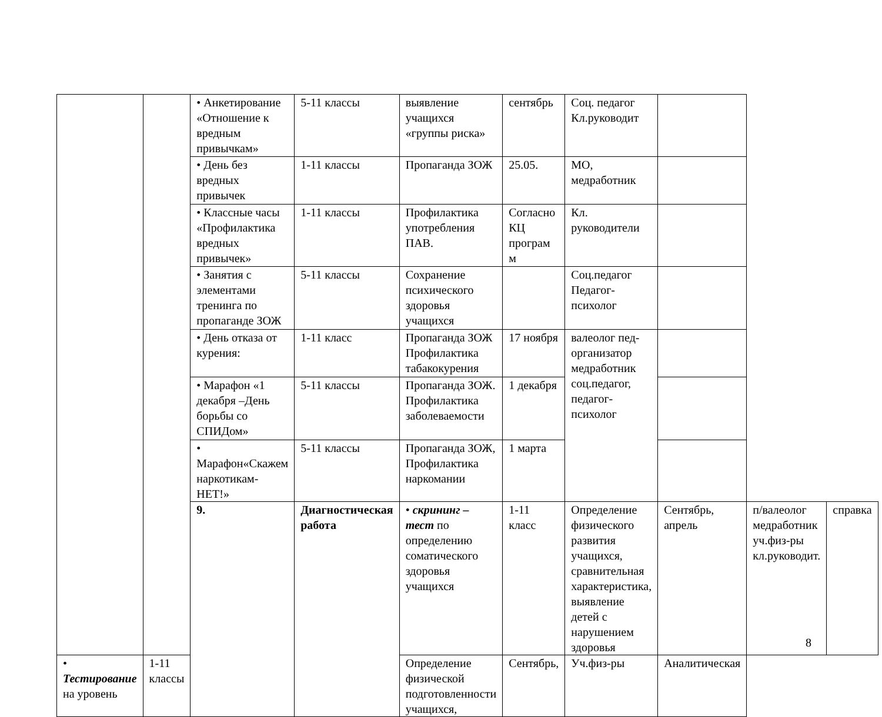| | | • Анкетирование «Отношение к вредным привычкам» | 5-11 классы | выявление учащихся «группы риска» | сентябрь | Соц. педагог Кл.руководит | | | |
| | | • День без вредных привычек | 1-11 классы | Пропаганда ЗОЖ | 25.05. | МО, медработник | | | |
| | | • Классные часы «Профилактика вредных привычек» | 1-11 классы | Профилактика употребления ПАВ. | Согласно КЦ програм м | Кл. руководители | | | |
| | | • Занятия с элементами тренинга по пропаганде ЗОЖ | 5-11 классы | Сохранение психического здоровья учащихся | | Соц.педагог Педагог-психолог | | | |
| | | • День отказа от курения: | 1-11 класс | Пропаганда ЗОЖ Профилактика табакокурения | 17 ноября | валеолог пед-организатор медработник соц.педагог, педагог-психолог | | | |
| | | • Марафон «1 декабря –День борьбы со СПИДом» | 5-11 классы | Пропаганда ЗОЖ. Профилактика заболеваемости | 1 декабря | | | | |
| | | • Марафон«Скажем наркотикам- НЕТ!» | 5-11 классы | Пропаганда ЗОЖ, Профилактика наркомании | 1 марта | | | | |
| | | 9. | Диагностическая работа | • скрининг –тест по определению соматического здоровья учащихся | 1-11 класс | Определение физического развития учащихся, сравнительная характеристика, выявление детей с нарушением здоровья | Сентябрь, апрель | п/валеолог медработник уч.физ-ры кл.руководит. | справка |
| • Тестирование на уровень | 1-11 классы | | | Определение физической подготовленности учащихся, | Сентябрь, | Уч.физ-ры | Аналитическая | | |
8